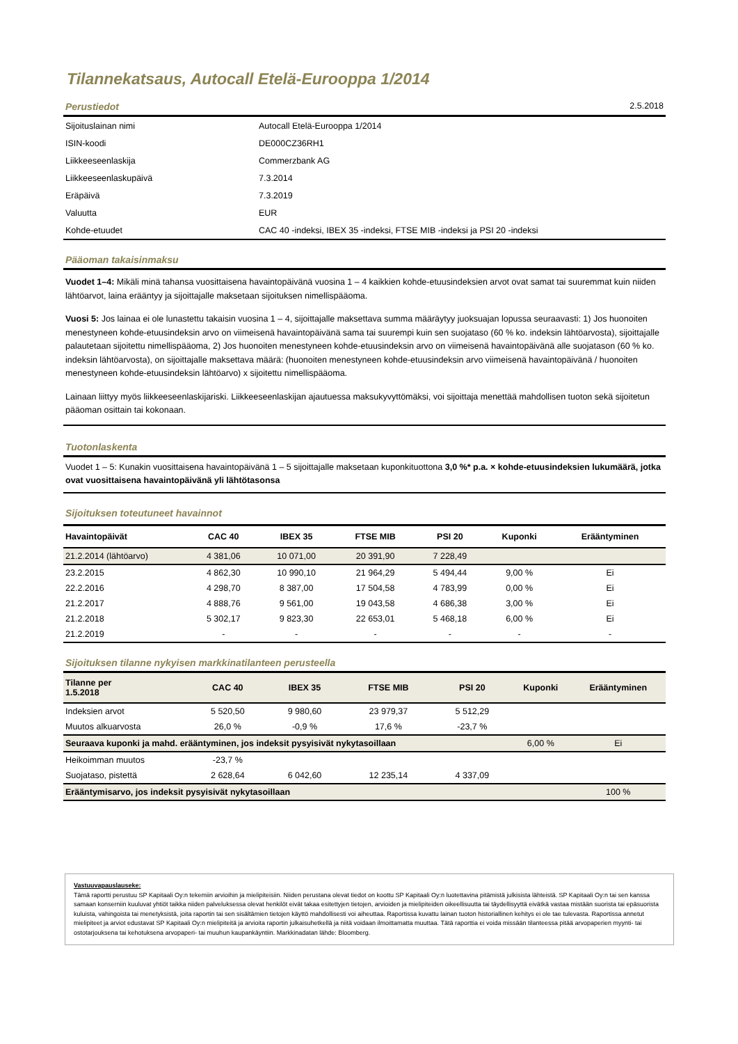Tilannekatsaus, Autocall Etelä-Eurooppa 1/2014
Perustiedot 2.5.2018
| Sijoituslainan nimi | Autocall Etelä-Eurooppa 1/2014 |
| ISIN-koodi | DE000CZ36RH1 |
| Liikkeeseenlaskija | Commerzbank AG |
| Liikkeeseenlaskupäivä | 7.3.2014 |
| Eräpäivä | 7.3.2019 |
| Valuutta | EUR |
| Kohde-etuudet | CAC 40 -indeksi, IBEX 35 -indeksi, FTSE MIB -indeksi ja PSI 20 -indeksi |
Pääoman takaisinmaksu
Vuodet 1–4: Mikäli minä tahansa vuosittaisena havaintopäivänä vuosina 1 – 4 kaikkien kohde-etuusindeksien arvot ovat samat tai suuremmat kuin niiden lähtöarvot, laina erääntyy ja sijoittajalle maksetaan sijoituksen nimellispääoma.
Vuosi 5: Jos lainaa ei ole lunastettu takaisin vuosina 1 – 4, sijoittajalle maksettava summa määräytyy juoksuajan lopussa seuraavasti: 1) Jos huonoiten menestyneen kohde-etuusindeksin arvo on viimeisenä havaintopäivänä sama tai suurempi kuin sen suojataso (60 % ko. indeksin lähtöarvosta), sijoittajalle palautetaan sijoitettu nimellispääoma, 2) Jos huonoiten menestyneen kohde-etuusindeksin arvo on viimeisenä havaintopäivänä alle suojatason (60 % ko. indeksin lähtöarvosta), on sijoittajalle maksettava määrä: (huonoiten menestyneen kohde-etuusindeksin arvo viimeisenä havaintopäivänä / huonoiten menestyneen kohde-etuusindeksin lähtöarvo) x sijoitettu nimellispääoma.
Lainaan liittyy myös liikkeeseenlaskijariski. Liikkeeseenlaskijan ajautuessa maksukyvyttömäksi, voi sijoittaja menettää mahdollisen tuoton sekä sijoitetun pääoman osittain tai kokonaan.
Tuotonlaskenta
Vuodet 1 – 5: Kunakin vuosittaisena havaintopäivänä 1 – 5 sijoittajalle maksetaan kuponkituottona 3,0 %* p.a. × kohde-etuusindeksien lukumäärä, jotka ovat vuosittaisena havaintopäivänä yli lähtötasonsa
Sijoituksen toteutuneet havainnot
| Havaintopäivät | CAC 40 | IBEX 35 | FTSE MIB | PSI 20 | Kuponki | Erääntyminen |
| --- | --- | --- | --- | --- | --- | --- |
| 21.2.2014 (lähtöarvo) | 4 381,06 | 10 071,00 | 20 391,90 | 7 228,49 | | |
| 23.2.2015 | 4 862,30 | 10 990,10 | 21 964,29 | 5 494,44 | 9,00 % | Ei |
| 22.2.2016 | 4 298,70 | 8 387,00 | 17 504,58 | 4 783,99 | 0,00 % | Ei |
| 21.2.2017 | 4 888,76 | 9 561,00 | 19 043,58 | 4 686,38 | 3,00 % | Ei |
| 21.2.2018 | 5 302,17 | 9 823,30 | 22 653,01 | 5 468,18 | 6,00 % | Ei |
| 21.2.2019 | - | - | - | - | - | - |
Sijoituksen tilanne nykyisen markkinatilanteen perusteella
| Tilanne per 1.5.2018 | CAC 40 | IBEX 35 | FTSE MIB | PSI 20 | Kuponki | Erääntyminen |
| --- | --- | --- | --- | --- | --- | --- |
| Indeksien arvot | 5 520,50 | 9 980,60 | 23 979,37 | 5 512,29 | | |
| Muutos alkuarvosta | 26,0 % | -0,9 % | 17,6 % | -23,7 % | | |
| Seuraava kuponki ja mahd. erääntyminen, jos indeksit pysyisivät nykytasoillaan | | | | | 6,00 % | Ei |
| Heikoimman muutos | -23,7 % | | | | | |
| Suojataso, pistettä | 2 628,64 | 6 042,60 | 12 235,14 | 4 337,09 | | |
| Erääntymisarvo, jos indeksit pysyisivät nykytasoillaan | | | | | | 100 % |
Vastuuvapauslauseke:
Tämä raportti perustuu SP Kapitaali Oy:n tekemiin arvioihin ja mielipiteisiin. Niiden perustana olevat tiedot on koottu SP Kapitaali Oy:n luotettavina pitämistä julkisista lähteistä. SP Kapitaali Oy:n tai sen kanssa samaan konserniin kuuluvat yhtiöt taikka niiden palveluksessa olevat henkilöt eivät takaa esitettyjen tietojen, arvioiden ja mielipiteiden oikeellisuutta tai täydellisyyttä eivätkä vastaa mistään suorista tai epäsuorista kuluista, vahingoista tai menetyksistä, joita raportin tai sen sisältämien tietojen käyttö mahdollisesti voi aiheuttaa. Raportissa kuvattu lainan tuoton historiallinen kehitys ei ole tae tulevasta. Raportissa annetut mielipiteet ja arviot edustavat SP Kapitaali Oy:n mielipiteitä ja arvioita raportin julkaisuhetkellä ja niitä voidaan ilmoittamatta muuttaa. Tätä raporttia ei voida missään tilanteessa pitää arvopaperien myynti- tai ostotarjouksena tai kehotuksena arvopaperi- tai muuhun kaupankäyntiin. Markkinadatan lähde: Bloomberg.